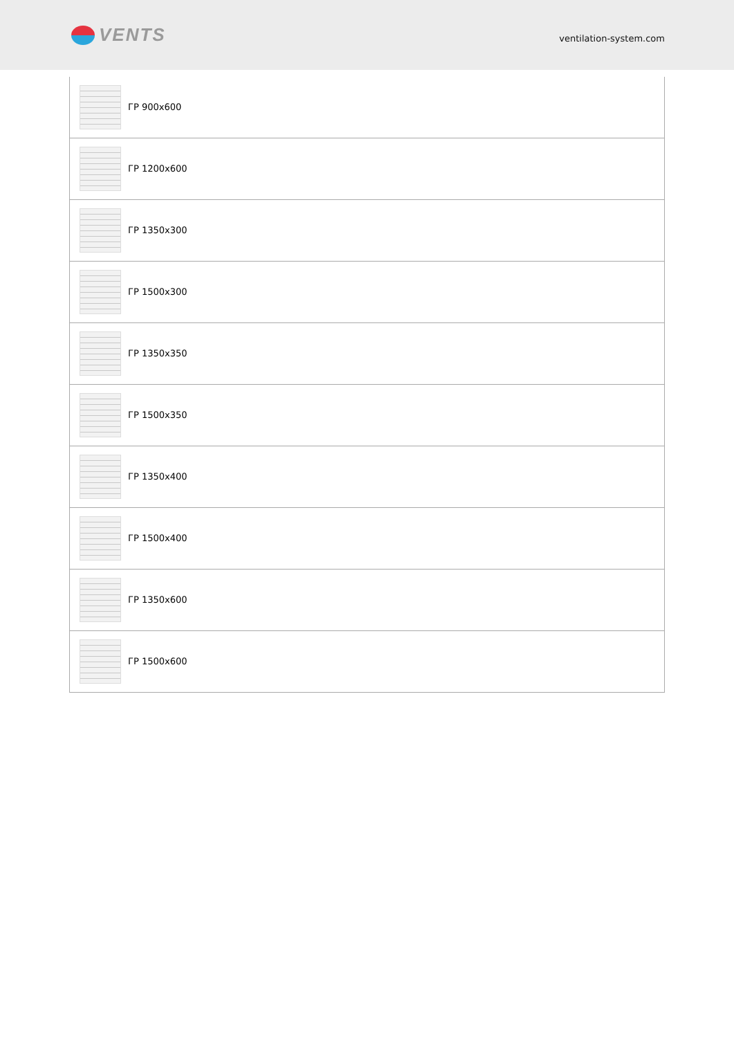VENTS
ventilation-system.com
| ГР 900x600 |
| ГР 1200x600 |
| ГР 1350x300 |
| ГР 1500x300 |
| ГР 1350x350 |
| ГР 1500x350 |
| ГР 1350x400 |
| ГР 1500x400 |
| ГР 1350x600 |
| ГР 1500x600 |